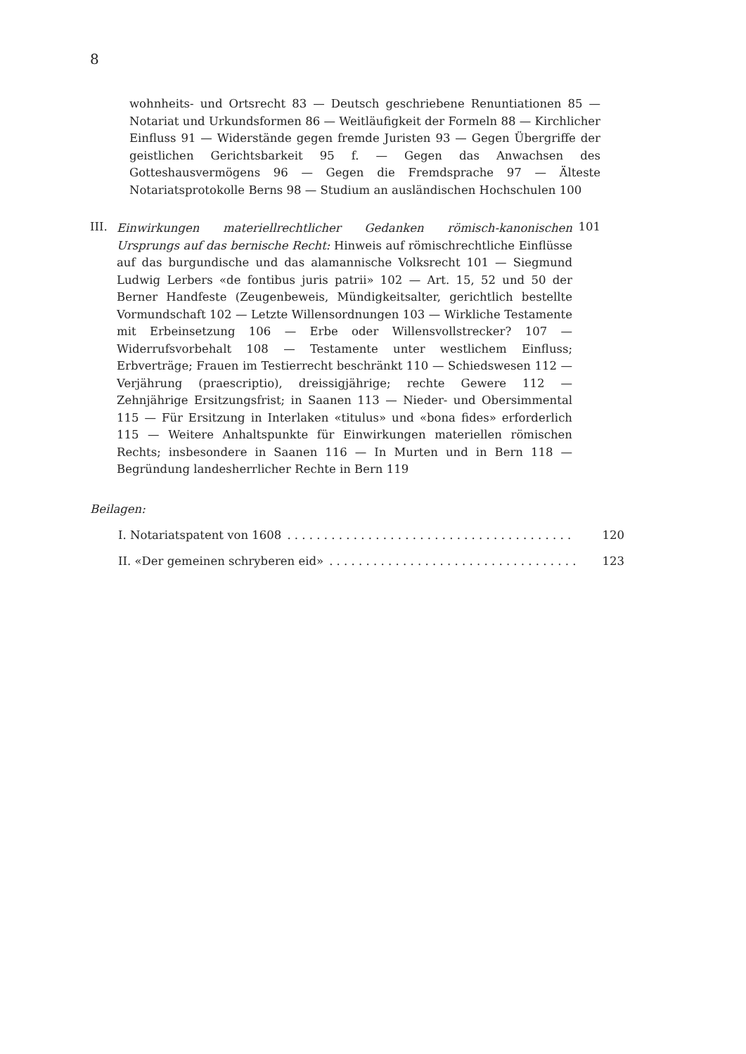8
wohnheits- und Ortsrecht 83 — Deutsch geschriebene Renuntiationen 85 — Notariat und Urkundsformen 86 — Weitläufigkeit der Formeln 88 — Kirchlicher Einfluss 91 — Widerstände gegen fremde Juristen 93 — Gegen Übergriffe der geistlichen Gerichtsbarkeit 95 f. — Gegen das Anwachsen des Gotteshausvermögens 96 — Gegen die Fremdsprache 97 — Älteste Notariatsprotokolle Berns 98 — Studium an ausländischen Hochschulen 100
III.
Einwirkungen materiellrechtlicher Gedanken römisch-kanonischen Ursprungs auf das bernische Recht: Hinweis auf römischrechtliche Einflüsse auf das burgundische und das alamannische Volksrecht 101 — Siegmund Ludwig Lerbers «de fontibus juris patrii» 102 — Art. 15, 52 und 50 der Berner Handfeste (Zeugenbeweis, Mündigkeitsalter, gerichtlich bestellte Vormundschaft 102 — Letzte Willensordnungen 103 — Wirkliche Testamente mit Erbeinsetzung 106 — Erbe oder Willensvollstrecker? 107 — Widerrufsvorbehalt 108 — Testamente unter westlichem Einfluss; Erbverträge; Frauen im Testierrecht beschränkt 110 — Schiedswesen 112 — Verjährung (praescriptio), dreissigjährige; rechte Gewere 112 — Zehnjährige Ersitzungsfrist; in Saanen 113 — Nieder- und Obersimmental 115 — Für Ersitzung in Interlaken «titulus» und «bona fides» erforderlich 115 — Weitere Anhaltspunkte für Einwirkungen materiellen römischen Rechts; insbesondere in Saanen 116 — In Murten und in Bern 118 — Begründung landesherrlicher Rechte in Bern 119
101
Beilagen:
I. Notariatspatent von 1608. . . . . . . . . . . . . . . . . . . . . . . . . . . . . . . . . . . . . . . 120
II. «Der gemeinen schryberen eid». . . . . . . . . . . . . . . . . . . . . . . . . . . . . . . . . . 123